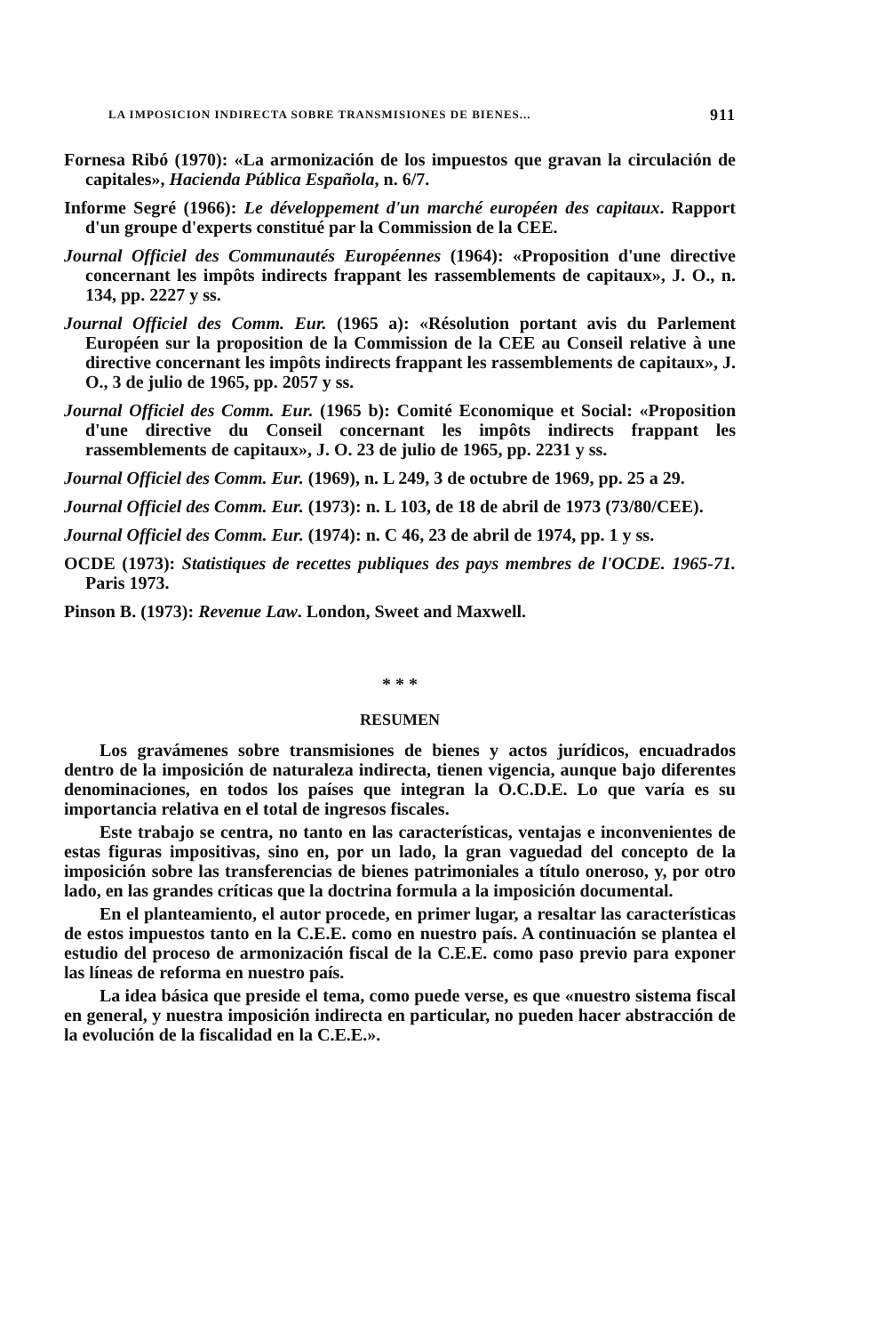LA IMPOSICION INDIRECTA SOBRE TRANSMISIONES DE BIENES... 911
Fornesa Ribó (1970): «La armonización de los impuestos que gravan la circulación de capitales», Hacienda Pública Española, n. 6/7.
Informe Segré (1966): Le développement d'un marché européen des capitaux. Rapport d'un groupe d'experts constitué par la Commission de la CEE.
Journal Officiel des Communautés Européennes (1964): «Proposition d'une directive concernant les impôts indirects frappant les rassemblements de capitaux», J. O., n. 134, pp. 2227 y ss.
Journal Officiel des Comm. Eur. (1965 a): «Résolution portant avis du Parlement Européen sur la proposition de la Commission de la CEE au Conseil relative à une directive concernant les impôts indirects frappant les rassemblements de capitaux», J. O., 3 de julio de 1965, pp. 2057 y ss.
Journal Officiel des Comm. Eur. (1965 b): Comité Economique et Social: «Proposition d'une directive du Conseil concernant les impôts indirects frappant les rassemblements de capitaux», J. O. 23 de julio de 1965, pp. 2231 y ss.
Journal Officiel des Comm. Eur. (1969), n. L 249, 3 de octubre de 1969, pp. 25 a 29.
Journal Officiel des Comm. Eur. (1973): n. L 103, de 18 de abril de 1973 (73/80/CEE).
Journal Officiel des Comm. Eur. (1974): n. C 46, 23 de abril de 1974, pp. 1 y ss.
OCDE (1973): Statistiques de recettes publiques des pays membres de l'OCDE. 1965-71. Paris 1973.
Pinson B. (1973): Revenue Law. London, Sweet and Maxwell.
* * *
RESUMEN
Los gravámenes sobre transmisiones de bienes y actos jurídicos, encuadrados dentro de la imposición de naturaleza indirecta, tienen vigencia, aunque bajo diferentes denominaciones, en todos los países que integran la O.C.D.E. Lo que varía es su importancia relativa en el total de ingresos fiscales.
Este trabajo se centra, no tanto en las características, ventajas e inconvenientes de estas figuras impositivas, sino en, por un lado, la gran vaguedad del concepto de la imposición sobre las transferencias de bienes patrimoniales a título oneroso, y, por otro lado, en las grandes críticas que la doctrina formula a la imposición documental.
En el planteamiento, el autor procede, en primer lugar, a resaltar las características de estos impuestos tanto en la C.E.E. como en nuestro país. A continuación se plantea el estudio del proceso de armonización fiscal de la C.E.E. como paso previo para exponer las líneas de reforma en nuestro país.
La idea básica que preside el tema, como puede verse, es que «nuestro sistema fiscal en general, y nuestra imposición indirecta en particular, no pueden hacer abstracción de la evolución de la fiscalidad en la C.E.E.».